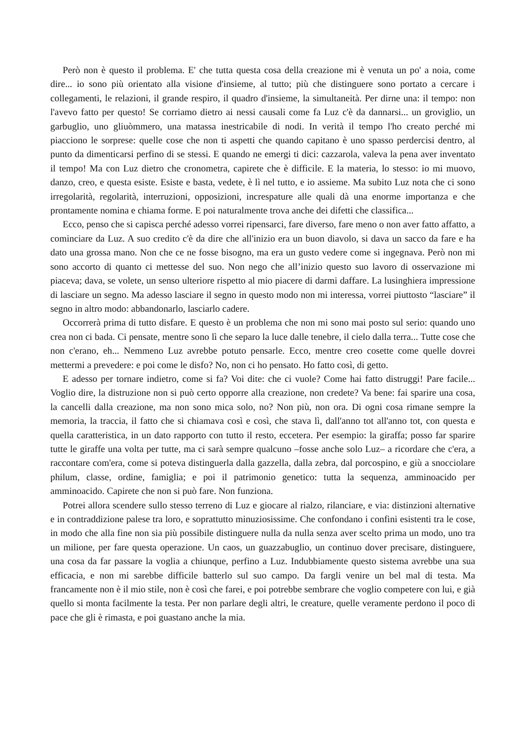Però non è questo il problema. E' che tutta questa cosa della creazione mi è venuta un po' a noia, come dire... io sono più orientato alla visione d'insieme, al tutto; più che distinguere sono portato a cercare i collegamenti, le relazioni, il grande respiro, il quadro d'insieme, la simultaneità. Per dirne una: il tempo: non l'avevo fatto per questo! Se corriamo dietro ai nessi causali come fa Luz c'è da dannarsi... un groviglio, un garbuglio, uno gliuòmmero, una matassa inestricabile di nodi. In verità il tempo l'ho creato perché mi piacciono le sorprese: quelle cose che non ti aspetti che quando capitano è uno spasso perdercisi dentro, al punto da dimenticarsi perfino di se stessi. E quando ne emergi ti dici: cazzarola, valeva la pena aver inventato il tempo! Ma con Luz dietro che cronometra, capirete che è difficile. E la materia, lo stesso: io mi muovo, danzo, creo, e questa esiste. Esiste e basta, vedete, è lì nel tutto, e io assieme. Ma subito Luz nota che ci sono irregolarità, regolarità, interruzioni, opposizioni, increspature alle quali dà una enorme importanza e che prontamente nomina e chiama forme. E poi naturalmente trova anche dei difetti che classifica...
Ecco, penso che si capisca perché adesso vorrei ripensarci, fare diverso, fare meno o non aver fatto affatto, a cominciare da Luz. A suo credito c'è da dire che all'inizio era un buon diavolo, si dava un sacco da fare e ha dato una grossa mano. Non che ce ne fosse bisogno, ma era un gusto vedere come si ingegnava. Però non mi sono accorto di quanto ci mettesse del suo. Non nego che all’inizio questo suo lavoro di osservazione mi piaceva; dava, se volete, un senso ulteriore rispetto al mio piacere di darmi daffare. La lusinghiera impressione di lasciare un segno. Ma adesso lasciare il segno in questo modo non mi interessa, vorrei piuttosto “lasciare” il segno in altro modo: abbandonarlo, lasciarlo cadere.
Occorrerà prima di tutto disfare. E questo è un problema che non mi sono mai posto sul serio: quando uno crea non ci bada. Ci pensate, mentre sono lì che separo la luce dalle tenebre, il cielo dalla terra... Tutte cose che non c'erano, eh... Nemmeno Luz avrebbe potuto pensarle. Ecco, mentre creo cosette come quelle dovrei mettermi a prevedere: e poi come le disfo? No, non ci ho pensato. Ho fatto così, di getto.
E adesso per tornare indietro, come si fa? Voi dite: che ci vuole? Come hai fatto distruggi! Pare facile... Voglio dire, la distruzione non si può certo opporre alla creazione, non credete? Va bene: fai sparire una cosa, la cancelli dalla creazione, ma non sono mica solo, no? Non più, non ora. Di ogni cosa rimane sempre la memoria, la traccia, il fatto che si chiamava così e così, che stava lì, dall'anno tot all'anno tot, con questa e quella caratteristica, in un dato rapporto con tutto il resto, eccetera. Per esempio: la giraffa; posso far sparire tutte le giraffe una volta per tutte, ma ci sarà sempre qualcuno –fosse anche solo Luz– a ricordare che c'era, a raccontare com'era, come si poteva distinguerla dalla gazzella, dalla zebra, dal porcospino, e giù a snocciolare philum, classe, ordine, famiglia; e poi il patrimonio genetico: tutta la sequenza, amminoacido per amminoacido. Capirete che non si può fare. Non funziona.
Potrei allora scendere sullo stesso terreno di Luz e giocare al rialzo, rilanciare, e via: distinzioni alternative e in contraddizione palese tra loro, e soprattutto minuziosissime. Che confondano i confini esistenti tra le cose, in modo che alla fine non sia più possibile distinguere nulla da nulla senza aver scelto prima un modo, uno tra un milione, per fare questa operazione. Un caos, un guazzabuglio, un continuo dover precisare, distinguere, una cosa da far passare la voglia a chiunque, perfino a Luz. Indubbiamente questo sistema avrebbe una sua efficacia, e non mi sarebbe difficile batterlo sul suo campo. Da fargli venire un bel mal di testa. Ma francamente non è il mio stile, non è così che farei, e poi potrebbe sembrare che voglio competere con lui, e già quello si monta facilmente la testa. Per non parlare degli altri, le creature, quelle veramente perdono il poco di pace che gli è rimasta, e poi guastano anche la mia.